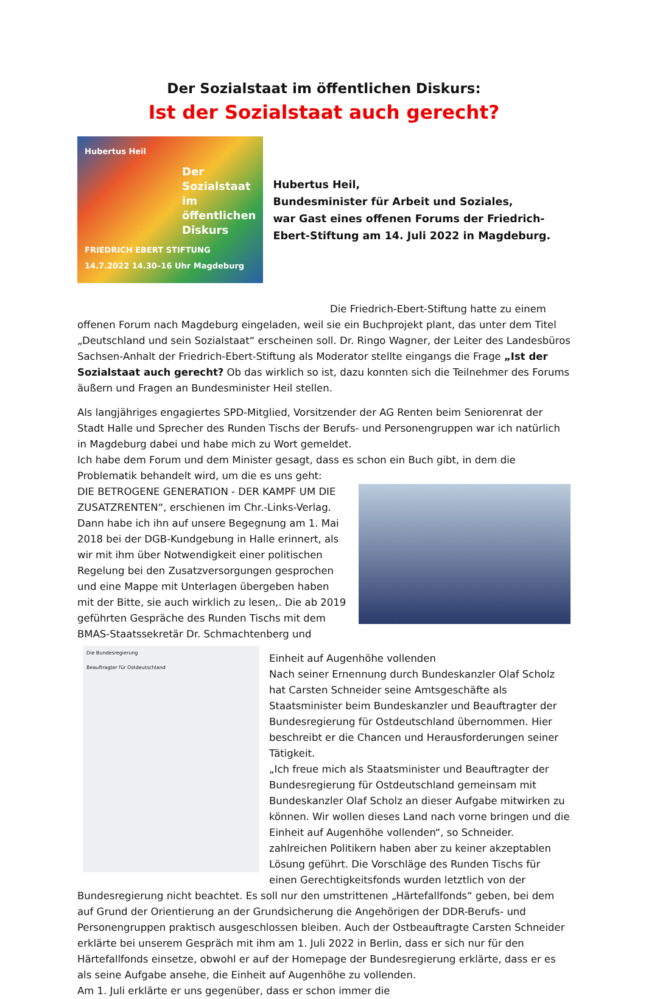Der Sozialstaat im öffentlichen Diskurs:
Ist der Sozialstaat auch gerecht?
Hubertus Heil
Der Sozialstaat im öffentlichen Diskurs
FRIEDRICH EBERT STIFTUNG
14.7.2022 14.30–16 Uhr Magdeburg
Hubertus Heil,
Bundesminister für Arbeit und Soziales,
war Gast eines offenen Forums der Friedrich-Ebert-Stiftung am 14. Juli 2022 in Magdeburg.
Die Friedrich-Ebert-Stiftung hatte zu einem offenen Forum nach Magdeburg eingeladen, weil sie ein Buchprojekt plant, das unter dem Titel „Deutschland und sein Sozialstaat“ erscheinen soll. Dr. Ringo Wagner, der Leiter des Landesbüros Sachsen-Anhalt der Friedrich-Ebert-Stiftung als Moderator stellte eingangs die Frage „Ist der Sozialstaat auch gerecht? Ob das wirklich so ist, dazu konnten sich die Teilnehmer des Forums äußern und Fragen an Bundesminister Heil stellen.
Als langjähriges engagiertes SPD-Mitglied, Vorsitzender der AG Renten beim Seniorenrat der Stadt Halle und Sprecher des Runden Tischs der Berufs- und Personengruppen war ich natürlich in Magdeburg dabei und habe mich zu Wort gemeldet.
Ich habe dem Forum und dem Minister gesagt, dass es schon ein Buch gibt, in dem die Problematik behandelt wird, um die es uns geht:
DIE BETROGENE GENERATION - DER KAMPF UM DIE ZUSATZRENTEN“, erschienen im Chr.-Links-Verlag. Dann habe ich ihn auf unsere Begegnung am 1. Mai 2018 bei der DGB-Kundgebung in Halle erinnert, als wir mit ihm über Notwendigkeit einer politischen Regelung bei den Zusatzversorgungen gesprochen und eine Mappe mit Unterlagen übergeben haben mit der Bitte, sie auch wirklich zu lesen,. Die ab 2019 geführten Gespräche des Runden Tischs mit dem BMAS-Staatssekretär Dr. Schmachtenberg und Die Bundesregierung
Beauftragter für Ostdeutschland
Einheit auf Augenhöhe vollenden
Nach seiner Ernennung durch Bundeskanzler Olaf Scholz hat Carsten Schneider seine Amtsgeschäfte als Staatsminister beim Bundeskanzler und Beauftragter der Bundesregierung für Ostdeutschland übernommen. Hier beschreibt er die Chancen und Herausforderungen seiner Tätigkeit.
„Ich freue mich als Staatsminister und Beauftragter der Bundesregierung für Ostdeutschland gemeinsam mit Bundeskanzler Olaf Scholz an dieser Aufgabe mitwirken zu können. Wir wollen dieses Land nach vorne bringen und die Einheit auf Augenhöhe vollenden“, so Schneider. zahlreichen Politikern haben aber zu keiner akzeptablen Lösung geführt. Die Vorschläge des Runden Tischs für einen Gerechtigkeitsfonds wurden letztlich von der Bundesregierung nicht beachtet. Es soll nur den umstrittenen „Härtefallfonds“ geben, bei dem auf Grund der Orientierung an der Grundsicherung die Angehörigen der DDR-Berufs- und Personengruppen praktisch ausgeschlossen bleiben. Auch der Ostbeauftragte Carsten Schneider erklärte bei unserem Gespräch mit ihm am 1. Juli 2022 in Berlin, dass er sich nur für den Härtefallfonds einsetze, obwohl er auf der Homepage der Bundesregierung erklärte, dass er es als seine Aufgabe ansehe, die Einheit auf Augenhöhe zu vollenden.
Am 1. Juli erklärte er uns gegenüber, dass er schon immer die